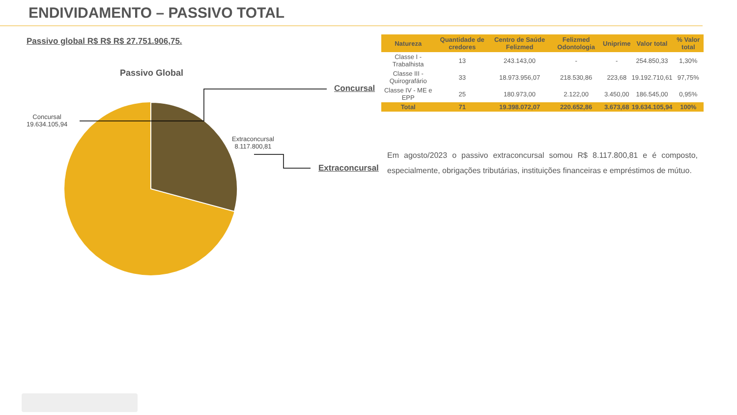ENDIVIDAMENTO – PASSIVO TOTAL
Passivo global R$ R$ R$ 27.751.906,75.
Passivo Global
Concursal
19.634.105,94
Extraconcursal
8.117.800,81
Concursal
Extraconcursal
| Natureza | Quantidade de credores | Centro de Saúde Felizmed | Felizmed Odontologia | Uniprime | Valor total | % Valor total |
| --- | --- | --- | --- | --- | --- | --- |
| Classe I - Trabalhista | 13 | 243.143,00 | - | - | 254.850,33 | 1,30% |
| Classe III - Quirografário | 33 | 18.973.956,07 | 218.530,86 | 223,68 | 19.192.710,61 | 97,75% |
| Classe IV - ME e EPP | 25 | 180.973,00 | 2.122,00 | 3.450,00 | 186.545,00 | 0,95% |
| Total | 71 | 19.398.072,07 | 220.652,86 | 3.673,68 | 19.634.105,94 | 100% |
Em agosto/2023 o passivo extraconcursal somou R$ 8.117.800,81 e é composto, especialmente, obrigações tributárias, instituições financeiras e empréstimos de mútuo.